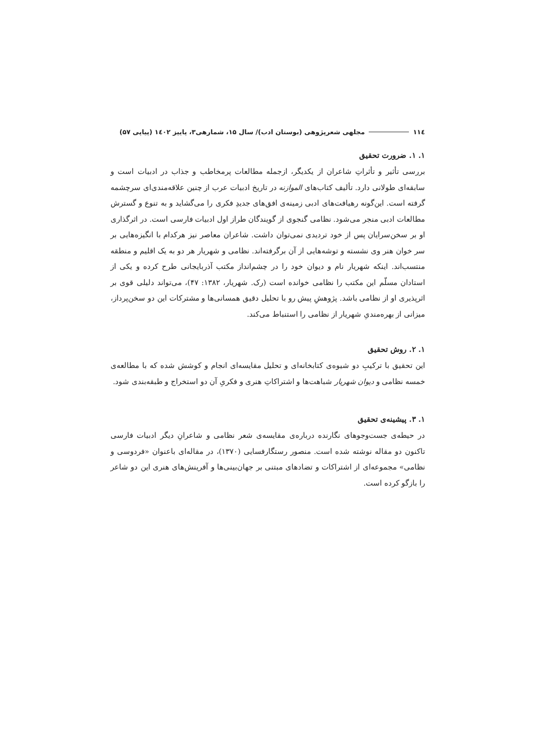١١٤ مجلهی شعرپژوهی (بوستان ادب)/ سال ۱۵، شمارهی۳، پاییز ۱٤۰۲ (پیاپی ۵۷)
۱. ۱. ضرورت تحقیق
بررسی تأثیر و تأثراتِ شاعران از یکدیگر، ازجمله مطالعات پرمخاطب و جذاب در ادبیات است و سابقه‌ای طولانی دارد. تألیف کتاب‌های الموازنه در تاریخ ادبیات عرب از چنین علاقه‌مندی‌ای سرچشمه گرفته است. این‌گونه رهیافت‌های ادبی زمینه‌ی افق‌های جدیدِ فکری را می‌گشاید و به تنوع و گسترش مطالعات ادبی منجر می‌شود. نظامی گنجوی از گویندگان طراز اول ادبیات فارسی است. در اثرگذاری او بر سخن‌سرایان پس از خود تردیدی نمی‌توان داشت. شاعران معاصر نیز هرکدام با انگیزه‌هایی بر سر خوان هنر وی نشسته و توشه‌هایی از آن برگرفته‌اند. نظامی و شهریار هر دو به یک اقلیم و منطقه منتسب‌اند. اینکه شهریار نام و دیوان خود را در چشم‌انداز مکتب آذربایجانی طرح کرده و یکی از استادان مسلّم این مکتب را نظامی خوانده است (رک. شهریار، ۱۳۸۲: ۴۷)، می‌تواند دلیلی قوی بر اثرپذیری او از نظامی باشد. پژوهشِ پیش رو با تحلیل دقیق همسانی‌ها و مشترکات این دو سخن‌پرداز، میزانی از بهره‌مندیِ شهریار از نظامی را استنباط می‌کند.
۱. ۲. روش تحقیق
این تحقیق با ترکیبِ دو شیوه‌ی کتابخانه‌ای و تحلیل مقایسه‌ای انجام و کوشش شده که با مطالعه‌ی خمسه نظامی و دیوان شهریار شباهت‌ها و اشتراکاتِ هنری و فکریِ آن دو استخراج و طبقه‌بندی شود.
۱. ۳. پیشینه‌ی تحقیق
در حیطه‌ی جست‌وجوهای نگارنده درباره‌ی مقایسه‌ی شعر نظامی و شاعرانِ دیگر ادبیات فارسی تاکنون دو مقاله نوشته شده است. منصور رستگارفسایی (۱۳۷۰)، در مقاله‌ای باعنوان «فردوسی و نظامی» مجموعه‌ای از اشتراکات و تضادهای مبتنی بر جهان‌بینی‌ها و آفرینش‌های هنری این دو شاعر را بازگو کرده است.